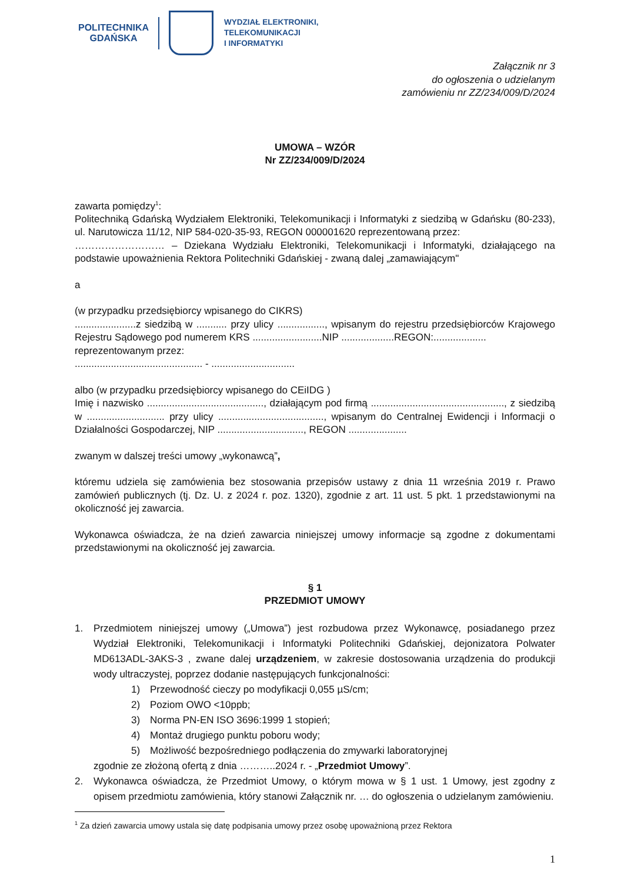POLITECHNIKA
GDAŃSKA
WYDZIAŁ ELEKTRONIKI,
TELEKOMUNIKACJI
I INFORMATYKI
Załącznik nr 3
do ogłoszenia o udzielanym
zamówieniu nr ZZ/234/009/D/2024
UMOWA – WZÓR
Nr ZZ/234/009/D/2024
zawarta pomiędzy<sup>1</sup>:
Politechniką Gdańską Wydziałem Elektroniki, Telekomunikacji i Informatyki z siedzibą w Gdańsku (80-233), ul. Narutowicza 11/12, NIP 584-020-35-93, REGON 000001620 reprezentowaną przez:
……………………… – Dziekana Wydziału Elektroniki, Telekomunikacji i Informatyki, działającego na podstawie upoważnienia Rektora Politechniki Gdańskiej - zwaną dalej „zamawiającym"
a
(w przypadku przedsiębiorcy wpisanego do CIKRS)
......................z siedzibą w ........... przy ulicy ................., wpisanym do rejestru przedsiębiorców Krajowego Rejestru Sądowego pod numerem KRS .........................NIP ...................REGON:...................
reprezentowanym przez:
.............................................. - ..............................
albo (w przypadku przedsiębiorcy wpisanego do CEiIDG )
Imię i nazwisko .........................................., działającym pod firmą ................................................, z siedzibą w ............................ przy ulicy ......................................, wpisanym do Centralnej Ewidencji i Informacji o Działalności Gospodarczej, NIP ..............................., REGON .....................
zwanym w dalszej treści umowy „wykonawcą”,
któremu udziela się zamówienia bez stosowania przepisów ustawy z dnia 11 września 2019 r. Prawo zamówień publicznych (tj. Dz. U. z 2024 r. poz. 1320), zgodnie z art. 11 ust. 5 pkt. 1 przedstawionymi na okoliczność jej zawarcia.
Wykonawca oświadcza, że na dzień zawarcia niniejszej umowy informacje są zgodne z dokumentami przedstawionymi na okoliczność jej zawarcia.
§ 1
PRZEDMIOT UMOWY
1. Przedmiotem niniejszej umowy („Umowa”) jest rozbudowa przez Wykonawcę, posiadanego przez Wydział Elektroniki, Telekomunikacji i Informatyki Politechniki Gdańskiej, dejonizatora Polwater MD613ADL-3AKS-3 , zwane dalej urządzeniem, w zakresie dostosowania urządzenia do produkcji wody ultraczystej, poprzez dodanie następujących funkcjonalności:
1) Przewodność cieczy po modyfikacji 0,055 µS/cm;
2) Poziom OWO <10ppb;
3) Norma PN-EN ISO 3696:1999 1 stopień;
4) Montaż drugiego punktu poboru wody;
5) Możliwość bezpośredniego podłączenia do zmywarki laboratoryjnej
zgodnie ze złożoną ofertą z dnia ………..2024 r. - „Przedmiot Umowy”.
2. Wykonawca oświadcza, że Przedmiot Umowy, o którym mowa w § 1 ust. 1 Umowy, jest zgodny z opisem przedmiotu zamówienia, który stanowi Załącznik nr. … do ogłoszenia o udzielanym zamówieniu.
<sup>1</sup> Za dzień zawarcia umowy ustala się datę podpisania umowy przez osobę upoważnioną przez Rektora
1